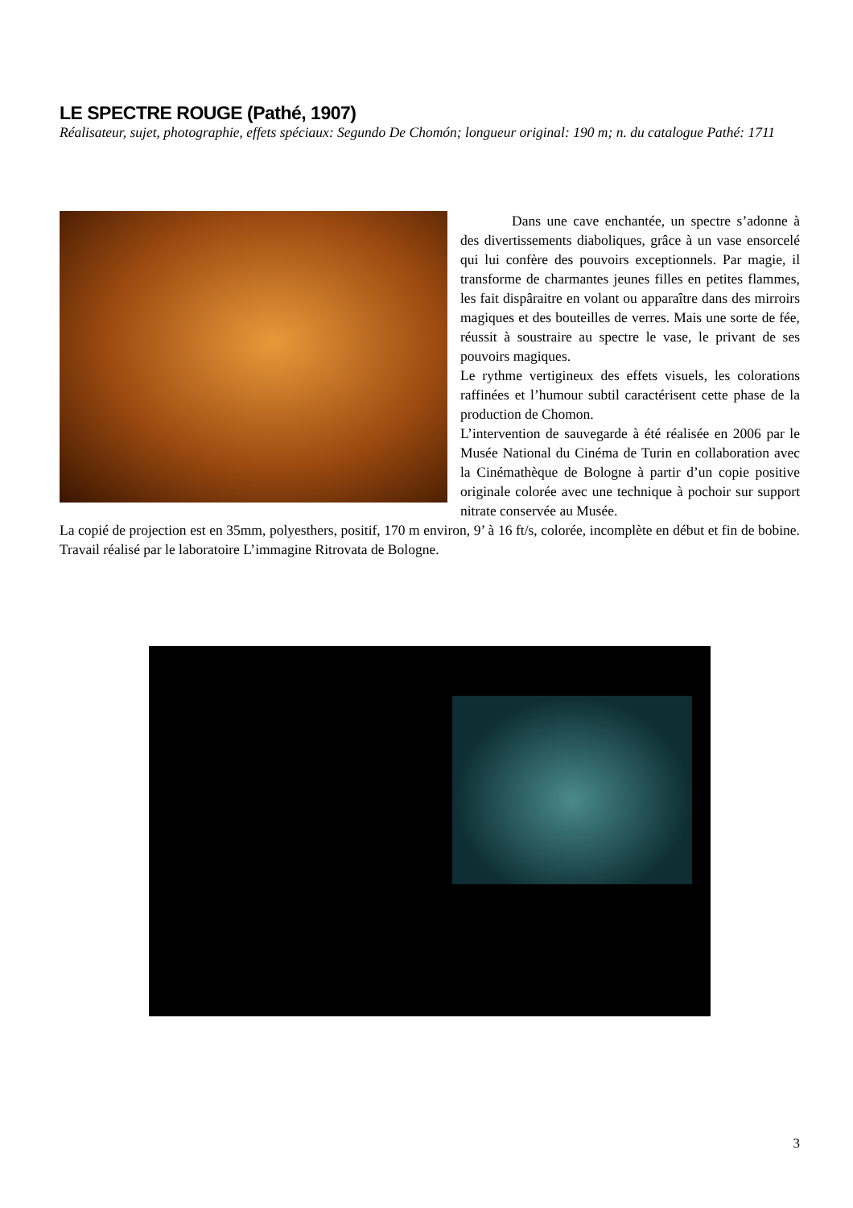LE SPECTRE ROUGE (Pathé, 1907)
Réalisateur, sujet, photographie, effets spéciaux: Segundo De Chomón; longueur original: 190 m; n. du catalogue Pathé: 1711
Dans une cave enchantée, un spectre s’adonne à des divertissements diaboliques, grâce à un vase ensorcelé qui lui confère des pouvoirs exceptionnels. Par magie, il transforme de charmantes jeunes filles en petites flammes, les fait dispâraitre en volant ou apparaître dans des mirroirs magiques et des bouteilles de verres. Mais une sorte de fée, réussit à soustraire au spectre le vase, le privant de ses pouvoirs magiques.
Le rythme vertigineux des effets visuels, les colorations raffinées et l’humour subtil caractérisent cette phase de la production de Chomon.
L’intervention de sauvegarde à été réalisée en 2006 par le Musée National du Cinéma de Turin en collaboration avec la Cinémathèque de Bologne à partir d’un copie positive originale colorée avec une technique à pochoir sur support nitrate conservée au Musée.
La copié de projection est en 35mm, polyesthers, positif, 170 m environ, 9’ à 16 ft/s, colorée, incomplète en début et fin de bobine. Travail réalisé par le laboratoire L’immagine Ritrovata de Bologne.
3